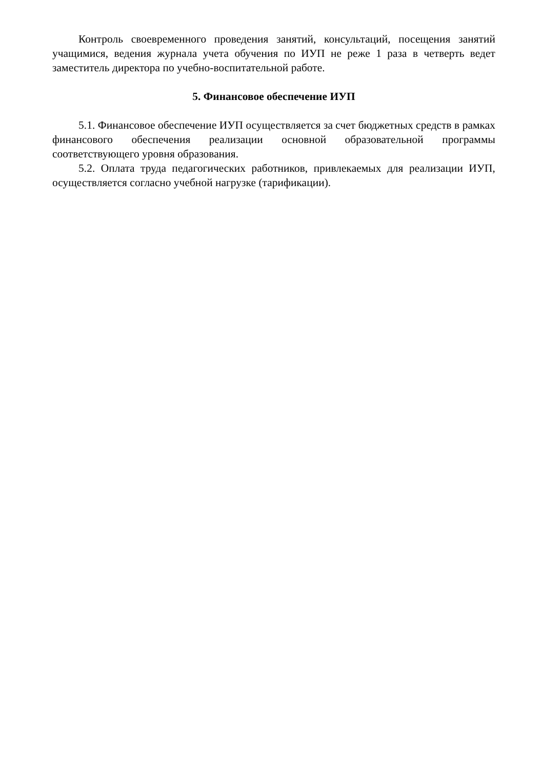Контроль своевременного проведения занятий, консультаций, посещения занятий учащимися, ведения журнала учета обучения по ИУП не реже 1 раза в четверть ведет заместитель директора по учебно-воспитательной работе.
5. Финансовое обеспечение ИУП
5.1. Финансовое обеспечение ИУП осуществляется за счет бюджетных средств в рамках финансового обеспечения реализации основной образовательной программы соответствующего уровня образования.
5.2. Оплата труда педагогических работников, привлекаемых для реализации ИУП, осуществляется согласно учебной нагрузке (тарификации).